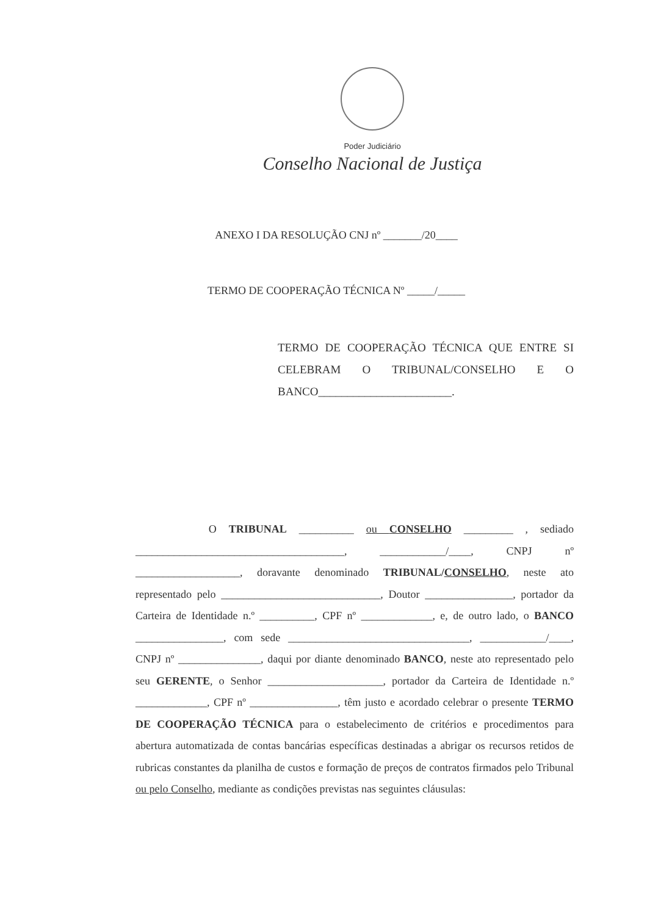Poder Judiciário
Conselho Nacional de Justiça
ANEXO I DA RESOLUÇÃO CNJ nº _______/20____
TERMO DE COOPERAÇÃO TÉCNICA Nº _____/_____
TERMO DE COOPERAÇÃO TÉCNICA QUE ENTRE SI CELEBRAM O TRIBUNAL/CONSELHO E O BANCO_______________________.
O TRIBUNAL __________ ou CONSELHO _________ , sediado ______________________________________, ____________/____, CNPJ nº ___________________, doravante denominado TRIBUNAL/CONSELHO, neste ato representado pelo _____________________________, Doutor ________________, portador da Carteira de Identidade n.º __________, CPF nº _____________, e, de outro lado, o BANCO ________________, com sede _________________________________, ____________/____, CNPJ nº _______________, daqui por diante denominado BANCO, neste ato representado pelo seu GERENTE, o Senhor _____________________, portador da Carteira de Identidade n.º _____________, CPF nº ________________, têm justo e acordado celebrar o presente TERMO DE COOPERAÇÃO TÉCNICA para o estabelecimento de critérios e procedimentos para abertura automatizada de contas bancárias específicas destinadas a abrigar os recursos retidos de rubricas constantes da planilha de custos e formação de preços de contratos firmados pelo Tribunal ou pelo Conselho, mediante as condições previstas nas seguintes cláusulas: